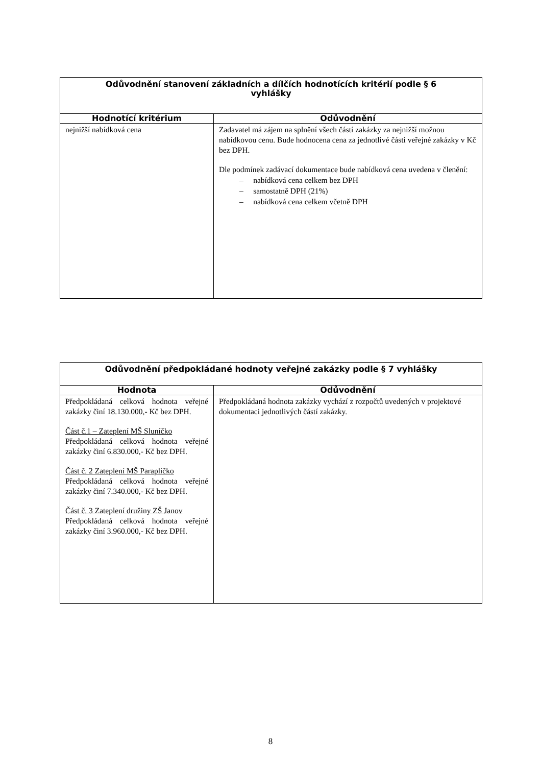| Odůvodnění stanovení základních a dílčích hodnotících kritérií podle § 6 vyhlášky | |
| --- | --- |
| Hodnotící kritérium | Odůvodnění |
| nejnižší nabídková cena | Zadavatel má zájem na splnění všech částí zakázky za nejnižší možnou nabídkovou cenu. Bude hodnocena cena za jednotlivé části veřejné zakázky v Kč bez DPH. Dle podmínek zadávací dokumentace bude nabídková cena uvedena v členění: – nabídková cena celkem bez DPH – samostatně DPH (21%) – nabídková cena celkem včetně DPH |
| Odůvodnění předpokládané hodnoty veřejné zakázky podle § 7 vyhlášky | |
| --- | --- |
| Hodnota | Odůvodnění |
| Předpokládaná celková hodnota veřejné zakázky činí 18.130.000,- Kč bez DPH. Část č.1 – Zateplení MŠ Sluníčko Předpokládaná celková hodnota veřejné zakázky činí 6.830.000,- Kč bez DPH. Část č. 2 Zateplení MŠ Paraplíčko Předpokládaná celková hodnota veřejné zakázky činí 7.340.000,- Kč bez DPH. Část č. 3 Zateplení družiny ZŠ Janov Předpokládaná celková hodnota veřejné zakázky činí 3.960.000,- Kč bez DPH. | Předpokládaná hodnota zakázky vychází z rozpočtů uvedených v projektové dokumentaci jednotlivých částí zakázky. |
8